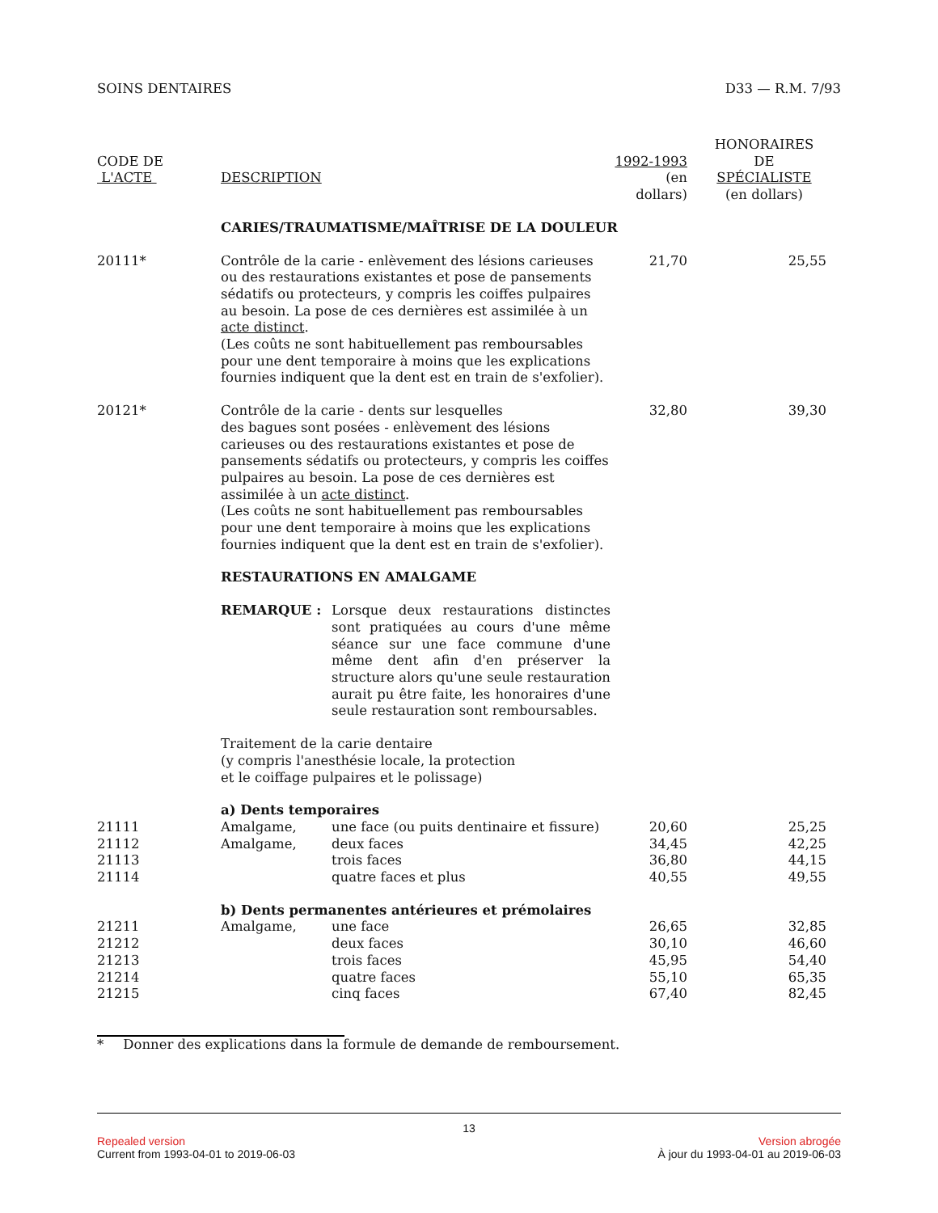SOINS DENTAIRES D33 — R.M. 7/93
| CODE DE L'ACTE | DESCRIPTION | | 1992-1993 (en dollars) | HONORAIRES DE SPÉCIALISTE (en dollars) |
| --- | --- | --- | --- | --- |
| | CARIES/TRAUMATISME/MAÎTRISE DE LA DOULEUR | | | |
| 20111* | Contrôle de la carie - enlèvement des lésions carieuses ou des restaurations existantes et pose de pansements sédatifs ou protecteurs, y compris les coiffes pulpaires au besoin. La pose de ces dernières est assimilée à un acte distinct . (Les coûts ne sont habituellement pas remboursables pour une dent temporaire à moins que les explications fournies indiquent que la dent est en train de s'exfolier). | | 21,70 | 25,55 |
| 20121* | Contrôle de la carie - dents sur lesquelles des bagues sont posées - enlèvement des lésions carieuses ou des restaurations existantes et pose de pansements sédatifs ou protecteurs, y compris les coiffes pulpaires au besoin. La pose de ces dernières est assimilée à un acte distinct . (Les coûts ne sont habituellement pas remboursables pour une dent temporaire à moins que les explications fournies indiquent que la dent est en train de s'exfolier). | | 32,80 | 39,30 |
| | RESTAURATIONS EN AMALGAME | | | |
| | REMARQUE : | Lorsque deux restaurations distinctes sont pratiquées au cours d'une même séance sur une face commune d'une même dent afin d'en préserver la structure alors qu'une seule restauration aurait pu être faite, les honoraires d'une seule restauration sont remboursables. | | |
| | Traitement de la carie dentaire (y compris l'anesthésie locale, la protection et le coiffage pulpaires et le polissage) | | | |
| | a) Dents temporaires | | | |
| 21111 | Amalgame, | une face (ou puits dentinaire et fissure) | 20,60 | 25,25 |
| 21112 | Amalgame, | deux faces | 34,45 | 42,25 |
| 21113 | | trois faces | 36,80 | 44,15 |
| 21114 | | quatre faces et plus | 40,55 | 49,55 |
| | b) Dents permanentes antérieures et prémolaires | | | |
| 21211 | Amalgame, | une face | 26,65 | 32,85 |
| 21212 | | deux faces | 30,10 | 46,60 |
| 21213 | | trois faces | 45,95 | 54,40 |
| 21214 | | quatre faces | 55,10 | 65,35 |
| 21215 | | cinq faces | 67,40 | 82,45 |
* Donner des explications dans la formule de demande de remboursement.
13
Repealed version Version abrogée
Current from 1993-04-01 to 2019-06-03 À jour du 1993-04-01 au 2019-06-03